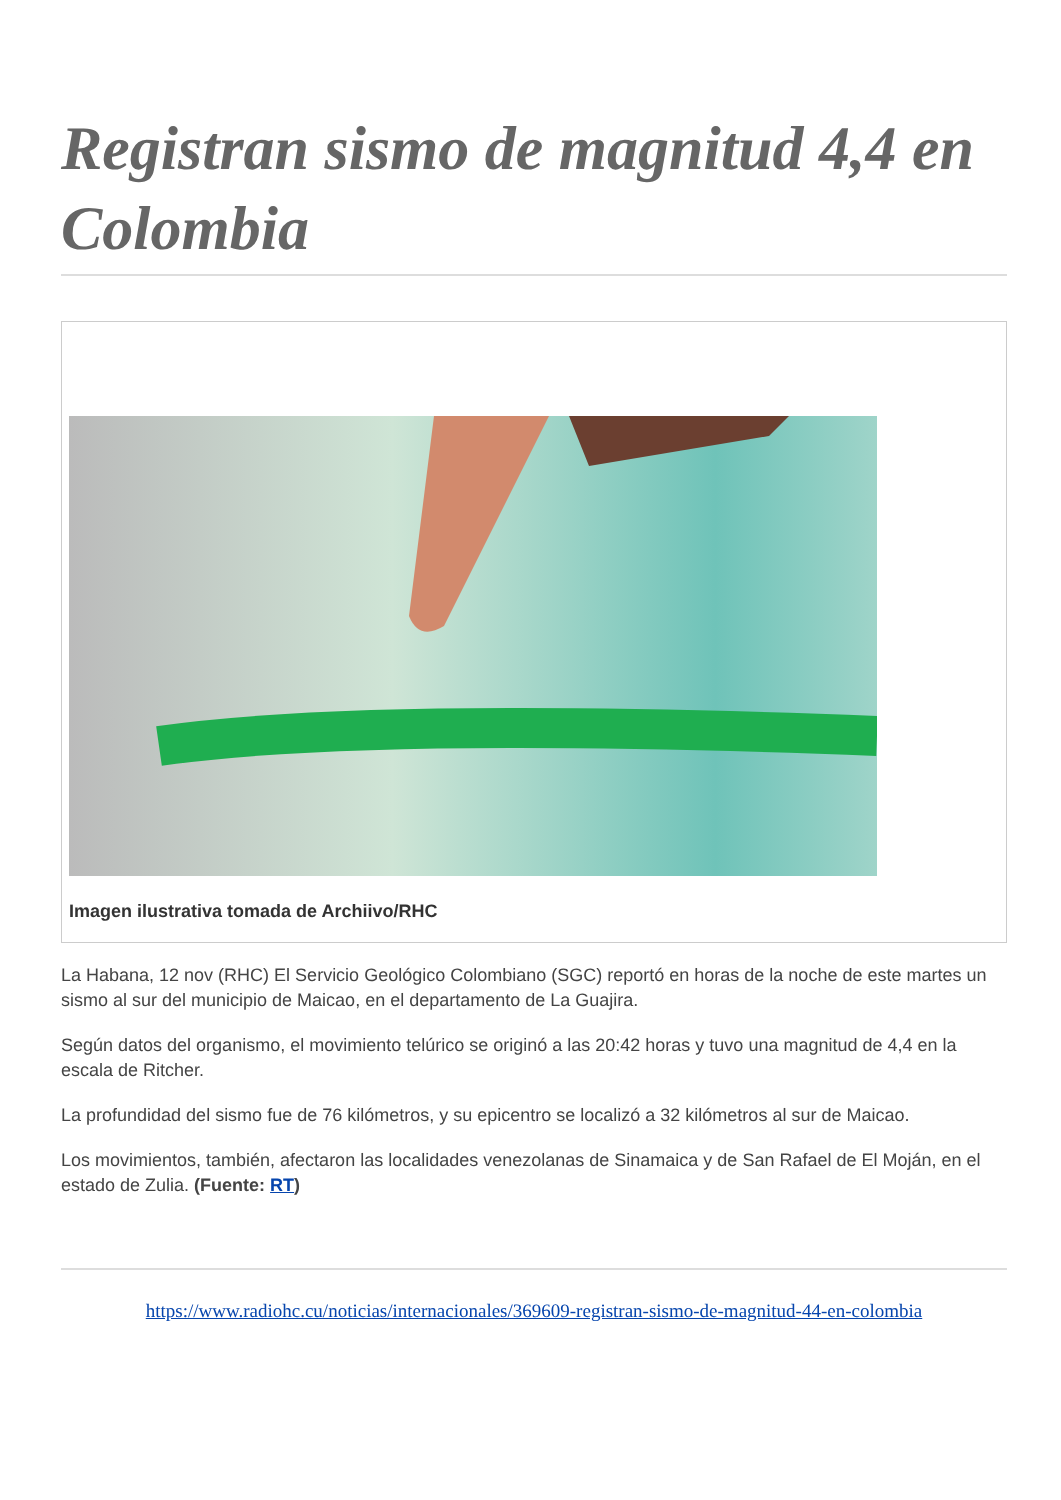Registran sismo de magnitud 4,4 en Colombia
Imagen ilustrativa tomada de Archiivo/RHC
La Habana, 12 nov (RHC) El Servicio Geológico Colombiano (SGC) reportó en horas de la noche de este martes un sismo al sur del municipio de Maicao, en el departamento de La Guajira.
Según datos del organismo, el movimiento telúrico se originó a las 20:42 horas y tuvo una magnitud de 4,4 en la escala de Ritcher.
La profundidad del sismo fue de 76 kilómetros, y su epicentro se localizó a 32 kilómetros al sur de Maicao.
Los movimientos, también, afectaron las localidades venezolanas de Sinamaica y de San Rafael de El Moján, en el estado de Zulia. (Fuente: RT)
https://www.radiohc.cu/noticias/internacionales/369609-registran-sismo-de-magnitud-44-en-colombia